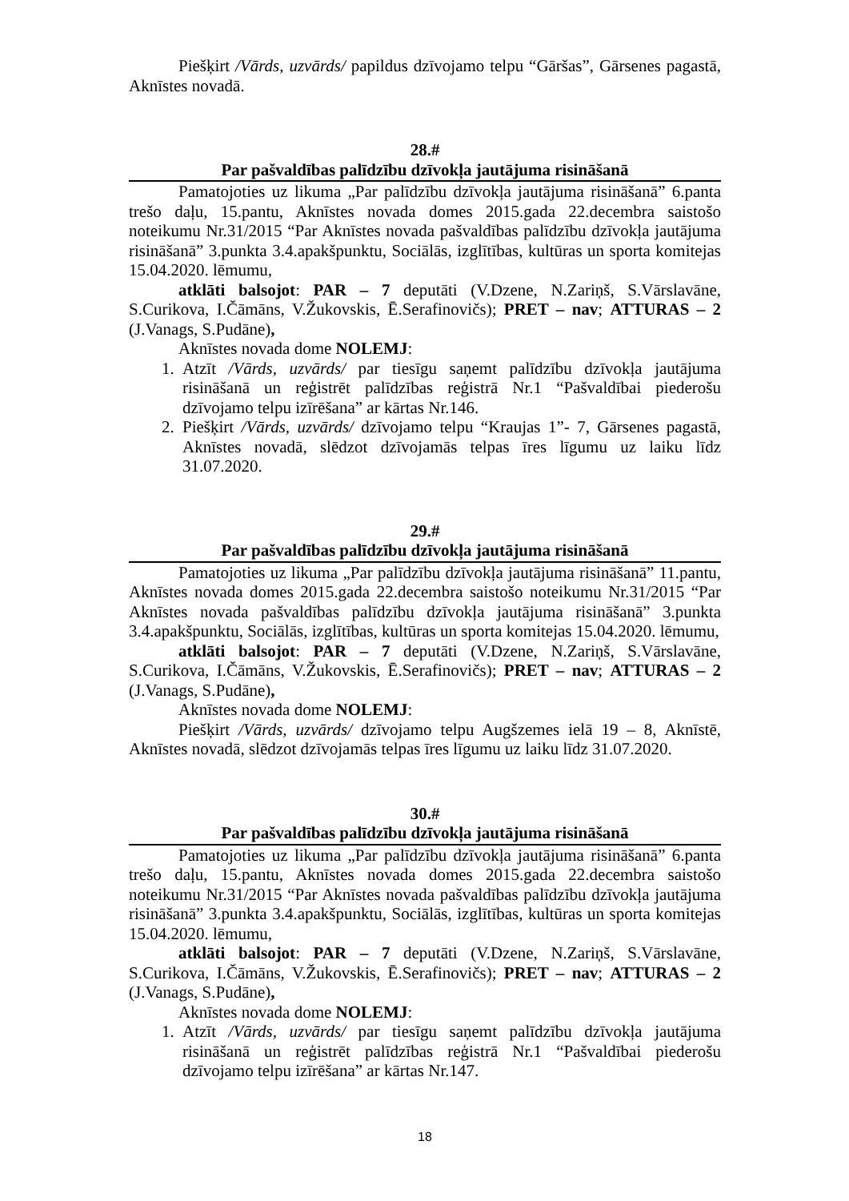Piešķirt /Vārds, uzvārds/ papildus dzīvojamo telpu “Gāršas”, Gārsenes pagastā, Aknīstes novadā.
28.#
Par pašvaldības palīdzību dzīvokļa jautājuma risināšanā
Pamatojoties uz likuma „Par palīdzību dzīvokļa jautājuma risināšanā” 6.panta trešo daļu, 15.pantu, Aknīstes novada domes 2015.gada 22.decembra saistošo noteikumu Nr.31/2015 “Par Aknīstes novada pašvaldības palīdzību dzīvokļa jautājuma risināšanā” 3.punkta 3.4.apakšpunktu, Sociālās, izglītības, kultūras un sporta komitejas 15.04.2020. lēmumu,
atklāti balsojot: PAR – 7 deputāti (V.Dzene, N.Zariņš, S.Vārslavāne, S.Curikova, I.Čāmāns, V.Žukovskis, Ē.Serafinovičs); PRET – nav; ATTURAS – 2 (J.Vanags, S.Pudāne),
Aknīstes novada dome NOLEMJ:
1. Atzīt /Vārds, uzvārds/ par tiesīgu saņemt palīdzību dzīvokļa jautājuma risināšanā un reģistrēt palīdzības reģistrā Nr.1 “Pašvaldībai piederošu dzīvojamo telpu izīrēšana” ar kārtas Nr.146.
2. Piešķirt /Vārds, uzvārds/ dzīvojamo telpu “Kraujas 1”- 7, Gārsenes pagastā, Aknīstes novadā, slēdzot dzīvojamās telpas īres līgumu uz laiku līdz 31.07.2020.
29.#
Par pašvaldības palīdzību dzīvokļa jautājuma risināšanā
Pamatojoties uz likuma „Par palīdzību dzīvokļa jautājuma risināšanā” 11.pantu, Aknīstes novada domes 2015.gada 22.decembra saistošo noteikumu Nr.31/2015 “Par Aknīstes novada pašvaldības palīdzību dzīvokļa jautājuma risināšanā” 3.punkta 3.4.apakšpunktu, Sociālās, izglītības, kultūras un sporta komitejas 15.04.2020. lēmumu,
atklāti balsojot: PAR – 7 deputāti (V.Dzene, N.Zariņš, S.Vārslavāne, S.Curikova, I.Čāmāns, V.Žukovskis, Ē.Serafinovičs); PRET – nav; ATTURAS – 2 (J.Vanags, S.Pudāne),
Aknīstes novada dome NOLEMJ:
Piešķirt /Vārds, uzvārds/ dzīvojamo telpu Augšzemes ielā 19 – 8, Aknīstē, Aknīstes novadā, slēdzot dzīvojamās telpas īres līgumu uz laiku līdz 31.07.2020.
30.#
Par pašvaldības palīdzību dzīvokļa jautājuma risināšanā
Pamatojoties uz likuma „Par palīdzību dzīvokļa jautājuma risināšanā” 6.panta trešo daļu, 15.pantu, Aknīstes novada domes 2015.gada 22.decembra saistošo noteikumu Nr.31/2015 “Par Aknīstes novada pašvaldības palīdzību dzīvokļa jautājuma risināšanā” 3.punkta 3.4.apakšpunktu, Sociālās, izglītības, kultūras un sporta komitejas 15.04.2020. lēmumu,
atklāti balsojot: PAR – 7 deputāti (V.Dzene, N.Zariņš, S.Vārslavāne, S.Curikova, I.Čāmāns, V.Žukovskis, Ē.Serafinovičs); PRET – nav; ATTURAS – 2 (J.Vanags, S.Pudāne),
Aknīstes novada dome NOLEMJ:
1. Atzīt /Vārds, uzvārds/ par tiesīgu saņemt palīdzību dzīvokļa jautājuma risināšanā un reģistrēt palīdzības reģistrā Nr.1 “Pašvaldībai piederošu dzīvojamo telpu izīrēšana” ar kārtas Nr.147.
18